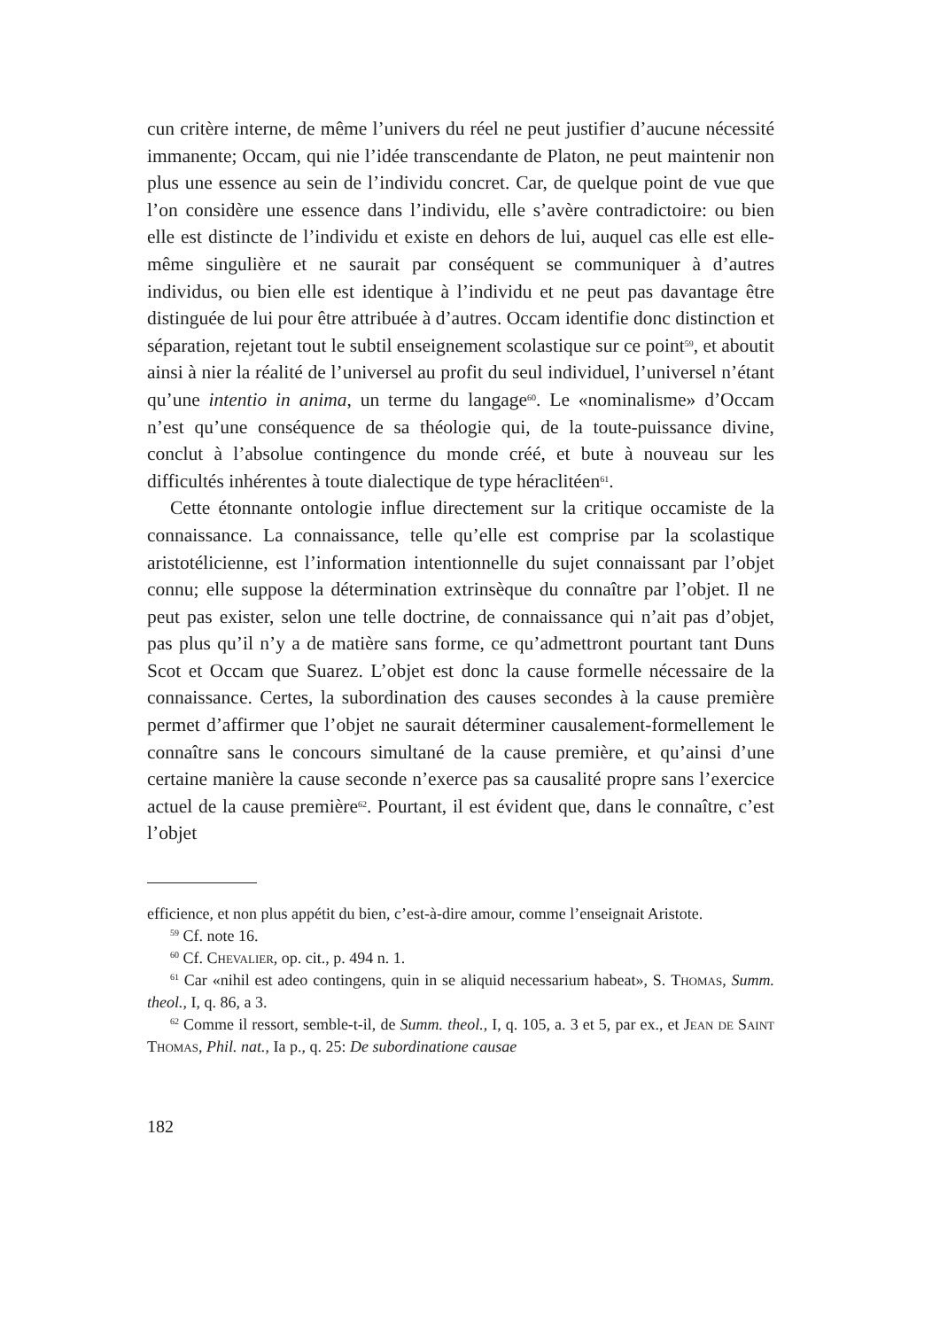cun critère interne, de même l’univers du réel ne peut justifier d’aucune nécessité immanente; Occam, qui nie l’idée transcendante de Platon, ne peut maintenir non plus une essence au sein de l’individu concret. Car, de quelque point de vue que l’on considère une essence dans l’individu, elle s’avère contradictoire: ou bien elle est distincte de l’individu et existe en dehors de lui, auquel cas elle est elle-même singulière et ne saurait par conséquent se communiquer à d’autres individus, ou bien elle est identique à l’individu et ne peut pas davantage être distinguée de lui pour être attribuée à d’autres. Occam identifie donc distinction et séparation, rejetant tout le subtil enseignement scolastique sur ce point<sup>59</sup>, et aboutit ainsi à nier la réalité de l’universel au profit du seul individuel, l’universel n’étant qu’une intentio in anima, un terme du langage<sup>60</sup>. Le «nominalisme» d’Occam n’est qu’une conséquence de sa théologie qui, de la toute-puissance divine, conclut à l’absolue contingence du monde créé, et bute à nouveau sur les difficultés inhérentes à toute dialectique de type héraclitéen<sup>61</sup>.
Cette étonnante ontologie influe directement sur la critique occamiste de la connaissance. La connaissance, telle qu’elle est comprise par la scolastique aristotélicienne, est l’information intentionnelle du sujet connaissant par l’objet connu; elle suppose la détermination extrinsèque du connaître par l’objet. Il ne peut pas exister, selon une telle doctrine, de connaissance qui n’ait pas d’objet, pas plus qu’il n’y a de matière sans forme, ce qu’admettront pourtant tant Duns Scot et Occam que Suarez. L’objet est donc la cause formelle nécessaire de la connaissance. Certes, la subordination des causes secondes à la cause première permet d’affirmer que l’objet ne saurait déterminer causalement-formellement le connaître sans le concours simultané de la cause première, et qu’ainsi d’une certaine manière la cause seconde n’exerce pas sa causalité propre sans l’exercice actuel de la cause première<sup>62</sup>. Pourtant, il est évident que, dans le connaître, c’est l’objet
efficience, et non plus appétit du bien, c’est-à-dire amour, comme l’enseignait Aristote.
<sup>59</sup> Cf. note 16.
<sup>60</sup> Cf. Chevalier, op. cit., p. 494 n. 1.
<sup>61</sup> Car «nihil est adeo contingens, quin in se aliquid necessarium habeat», S. Thomas, Summ. theol., I, q. 86, a 3.
<sup>62</sup> Comme il ressort, semble-t-il, de Summ. theol., I, q. 105, a. 3 et 5, par ex., et Jean de Saint Thomas, Phil. nat., Ia p., q. 25: De subordinatione causae
182